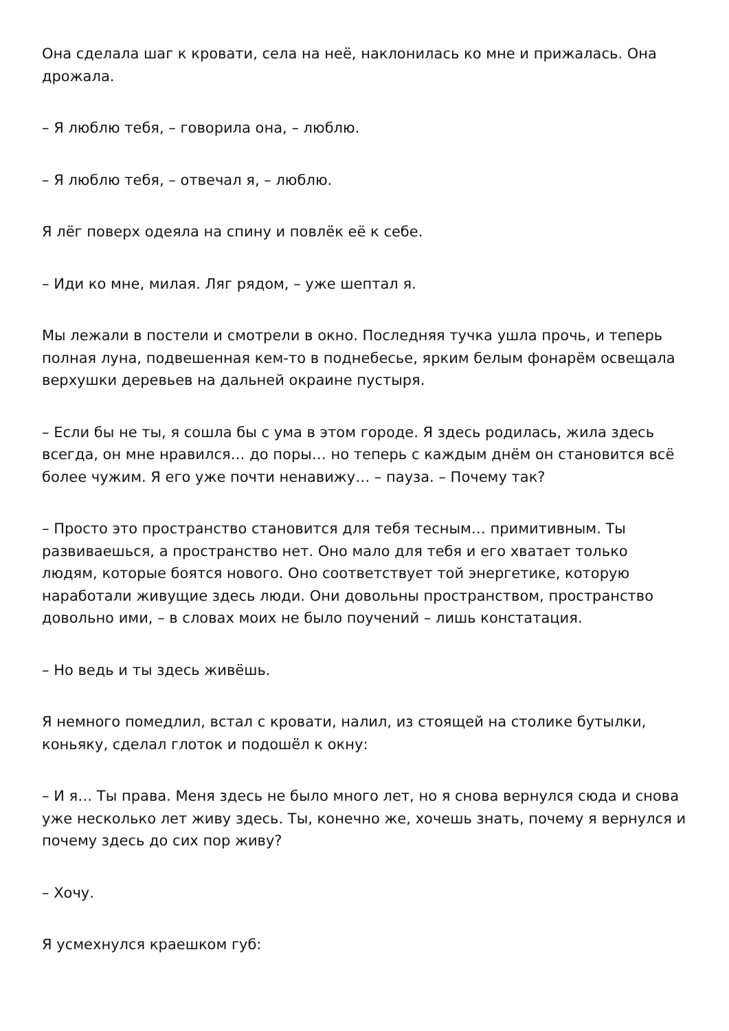Она сделала шаг к кровати, села на неё, наклонилась ко мне и прижалась. Она дрожала.
– Я люблю тебя, – говорила она, – люблю.
– Я люблю тебя, – отвечал я, – люблю.
Я лёг поверх одеяла на спину и повлёк её к себе.
– Иди ко мне, милая. Ляг рядом, – уже шептал я.
Мы лежали в постели и смотрели в окно. Последняя тучка ушла прочь, и теперь полная луна, подвешенная кем-то в поднебесье, ярким белым фонарём освещала верхушки деревьев на дальней окраине пустыря.
– Если бы не ты, я сошла бы с ума в этом городе. Я здесь родилась, жила здесь всегда, он мне нравился… до поры… но теперь с каждым днём он становится всё более чужим. Я его уже почти ненавижу… – пауза. – Почему так?
– Просто это пространство становится для тебя тесным… примитивным. Ты развиваешься, а пространство нет. Оно мало для тебя и его хватает только людям, которые боятся нового. Оно соответствует той энергетике, которую наработали живущие здесь люди. Они довольны пространством, пространство довольно ими, – в словах моих не было поучений – лишь констатация.
– Но ведь и ты здесь живёшь.
Я немного помедлил, встал с кровати, налил, из стоящей на столике бутылки, коньяку, сделал глоток и подошёл к окну:
– И я… Ты права. Меня здесь не было много лет, но я снова вернулся сюда и снова уже несколько лет живу здесь. Ты, конечно же, хочешь знать, почему я вернулся и почему здесь до сих пор живу?
– Хочу.
Я усмехнулся краешком губ: